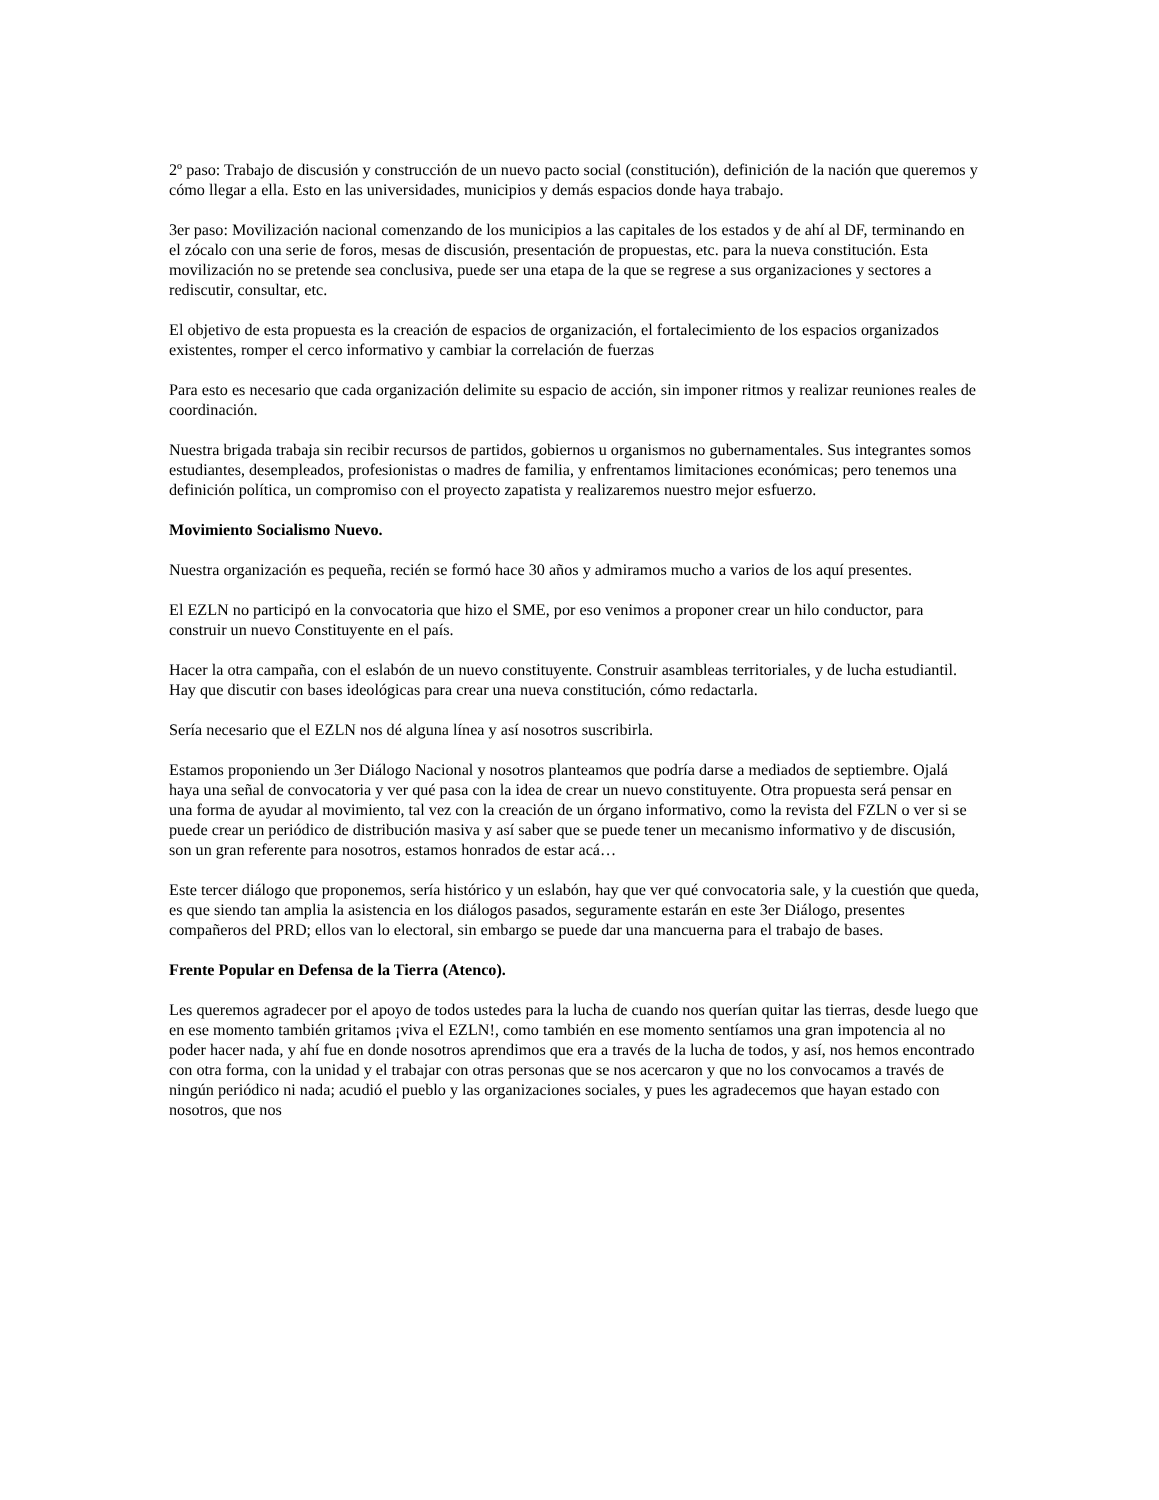2º paso: Trabajo de discusión y construcción de un nuevo pacto social (constitución), definición de la nación que queremos y cómo llegar a ella. Esto en las universidades, municipios y demás espacios donde haya trabajo.
3er paso: Movilización nacional comenzando de los municipios a las capitales de los estados y de ahí al DF, terminando en el zócalo con una serie de foros, mesas de discusión, presentación de propuestas, etc. para la nueva constitución. Esta movilización no se pretende sea conclusiva, puede ser una etapa de la que se regrese a sus organizaciones y sectores a rediscutir, consultar, etc.
El objetivo de esta propuesta es la creación de espacios de organización, el fortalecimiento de los espacios organizados existentes, romper el cerco informativo y cambiar la correlación de fuerzas
Para esto es necesario que cada organización delimite su espacio de acción, sin imponer ritmos y realizar reuniones reales de coordinación.
Nuestra brigada trabaja sin recibir recursos de partidos, gobiernos u organismos no gubernamentales. Sus integrantes somos estudiantes, desempleados, profesionistas o madres de familia, y enfrentamos limitaciones económicas; pero tenemos una definición política, un compromiso con el proyecto zapatista y realizaremos nuestro mejor esfuerzo.
Movimiento Socialismo Nuevo.
Nuestra organización es pequeña, recién se formó hace 30 años y admiramos mucho a varios de los aquí presentes.
El EZLN no participó en la convocatoria que hizo el SME, por eso venimos a proponer crear un hilo conductor, para construir un nuevo Constituyente en el país.
Hacer la otra campaña, con el eslabón de un nuevo constituyente. Construir asambleas territoriales, y de lucha estudiantil. Hay que discutir con bases ideológicas para crear una nueva constitución, cómo redactarla.
Sería necesario que el EZLN nos dé alguna línea y así nosotros suscribirla.
Estamos proponiendo un 3er Diálogo Nacional y nosotros planteamos que podría darse a mediados de septiembre. Ojalá haya una señal de convocatoria y ver qué pasa con la idea de crear un nuevo constituyente. Otra propuesta será pensar en una forma de ayudar al movimiento, tal vez con la creación de un órgano informativo, como la revista del FZLN o ver si se puede crear un periódico de distribución masiva y así saber que se puede tener un mecanismo informativo y de discusión, son un gran referente para nosotros, estamos honrados de estar acá…
Este tercer diálogo que proponemos, sería histórico y un eslabón, hay que ver qué convocatoria sale, y la cuestión que queda, es que siendo tan amplia la asistencia en los diálogos pasados, seguramente estarán en este 3er Diálogo, presentes compañeros del PRD; ellos van lo electoral, sin embargo se puede dar una mancuerna para el trabajo de bases.
Frente Popular en Defensa de la Tierra (Atenco).
Les queremos agradecer por el apoyo de todos ustedes para la lucha de cuando nos querían quitar las tierras, desde luego que en ese momento también gritamos ¡viva el EZLN!, como también en ese momento sentíamos una gran impotencia al no poder hacer nada, y ahí fue en donde nosotros aprendimos que era a través de la lucha de todos, y así, nos hemos encontrado con otra forma, con la unidad y el trabajar con otras personas que se nos acercaron y que no los convocamos a través de ningún periódico ni nada; acudió el pueblo y las organizaciones sociales, y pues les agradecemos que hayan estado con nosotros, que nos